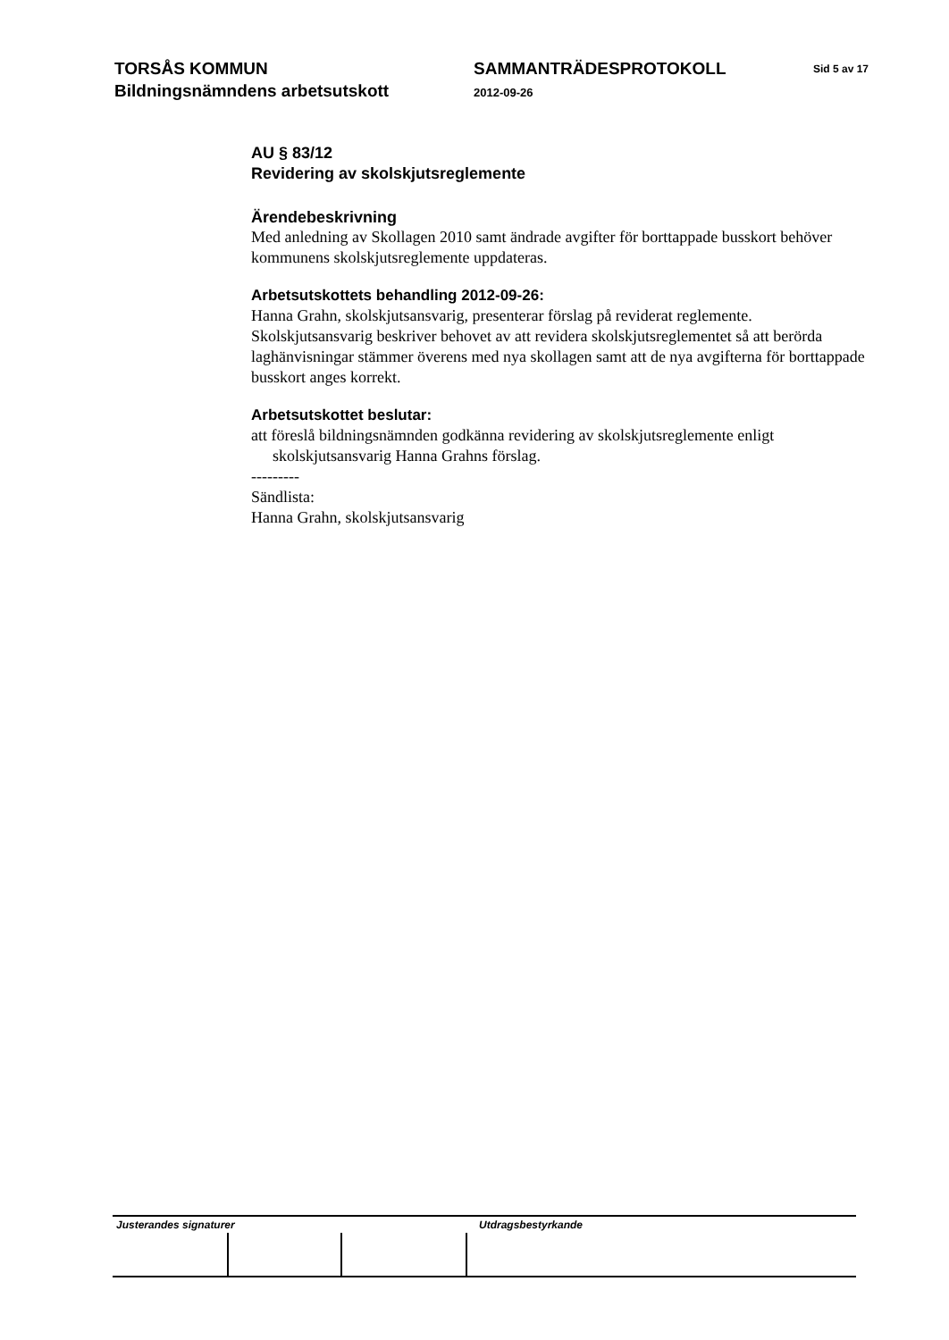TORSÅS KOMMUN
Bildningsnämndens arbetsutskott
SAMMANTRÄDESPROTOKOLL
2012-09-26
Sid 5 av 17
AU § 83/12
Revidering av skolskjutsreglemente
Ärendebeskrivning
Med anledning av Skollagen 2010 samt ändrade avgifter för borttappade busskort behöver kommunens skolskjutsreglemente uppdateras.
Arbetsutskottets behandling 2012-09-26:
Hanna Grahn, skolskjutsansvarig, presenterar förslag på reviderat reglemente. Skolskjutsansvarig beskriver behovet av att revidera skolskjutsreglementet så att berörda laghänvisningar stämmer överens med nya skollagen samt att de nya avgifterna för borttappade busskort anges korrekt.
Arbetsutskottet beslutar:
att föreslå bildningsnämnden godkänna revidering av skolskjutsreglemente enligt skolskjutsansvarig Hanna Grahns förslag.
---------
Sändlista:
Hanna Grahn, skolskjutsansvarig
Justerandes signaturer Utdragsbestyrkande